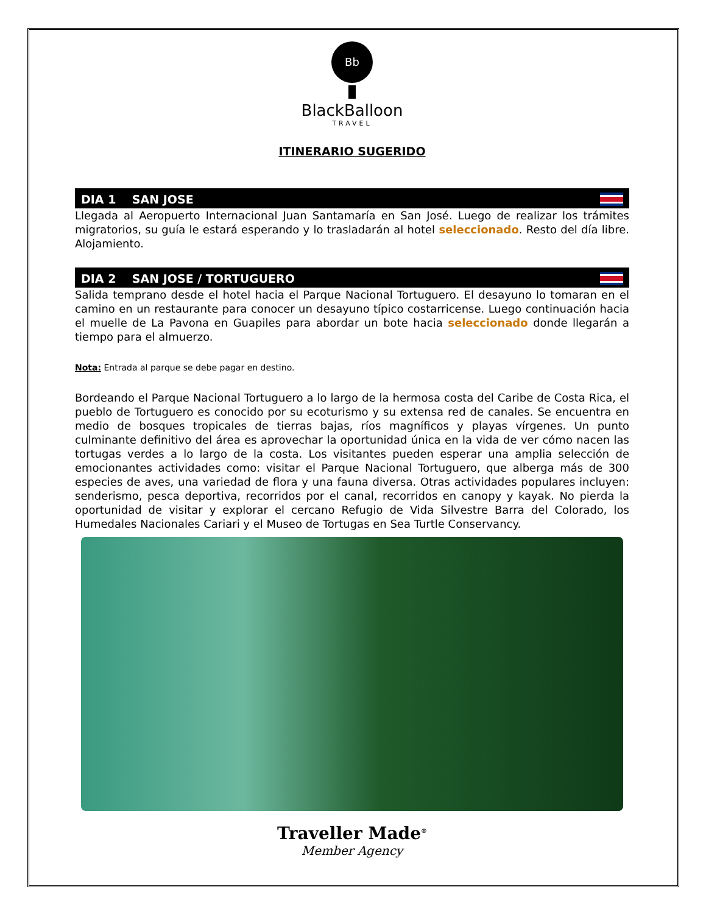Bb
BlackBalloon
TRAVEL
ITINERARIO SUGERIDO
DIA 1 SAN JOSE
Llegada al Aeropuerto Internacional Juan Santamaría en San José. Luego de realizar los trámites migratorios, su guía le estará esperando y lo trasladarán al hotel seleccionado. Resto del día libre. Alojamiento.
DIA 2 SAN JOSE / TORTUGUERO
Salida temprano desde el hotel hacia el Parque Nacional Tortuguero. El desayuno lo tomaran en el camino en un restaurante para conocer un desayuno típico costarricense. Luego continuación hacia el muelle de La Pavona en Guapiles para abordar un bote hacia seleccionado donde llegarán a tiempo para el almuerzo.
Nota: Entrada al parque se debe pagar en destino.
Bordeando el Parque Nacional Tortuguero a lo largo de la hermosa costa del Caribe de Costa Rica, el pueblo de Tortuguero es conocido por su ecoturismo y su extensa red de canales. Se encuentra en medio de bosques tropicales de tierras bajas, ríos magníficos y playas vírgenes. Un punto culminante definitivo del área es aprovechar la oportunidad única en la vida de ver cómo nacen las tortugas verdes a lo largo de la costa. Los visitantes pueden esperar una amplia selección de emocionantes actividades como: visitar el Parque Nacional Tortuguero, que alberga más de 300 especies de aves, una variedad de flora y una fauna diversa. Otras actividades populares incluyen: senderismo, pesca deportiva, recorridos por el canal, recorridos en canopy y kayak. No pierda la oportunidad de visitar y explorar el cercano Refugio de Vida Silvestre Barra del Colorado, los Humedales Nacionales Cariari y el Museo de Tortugas en Sea Turtle Conservancy.
Traveller Made<sup>®</sup>
Member Agency